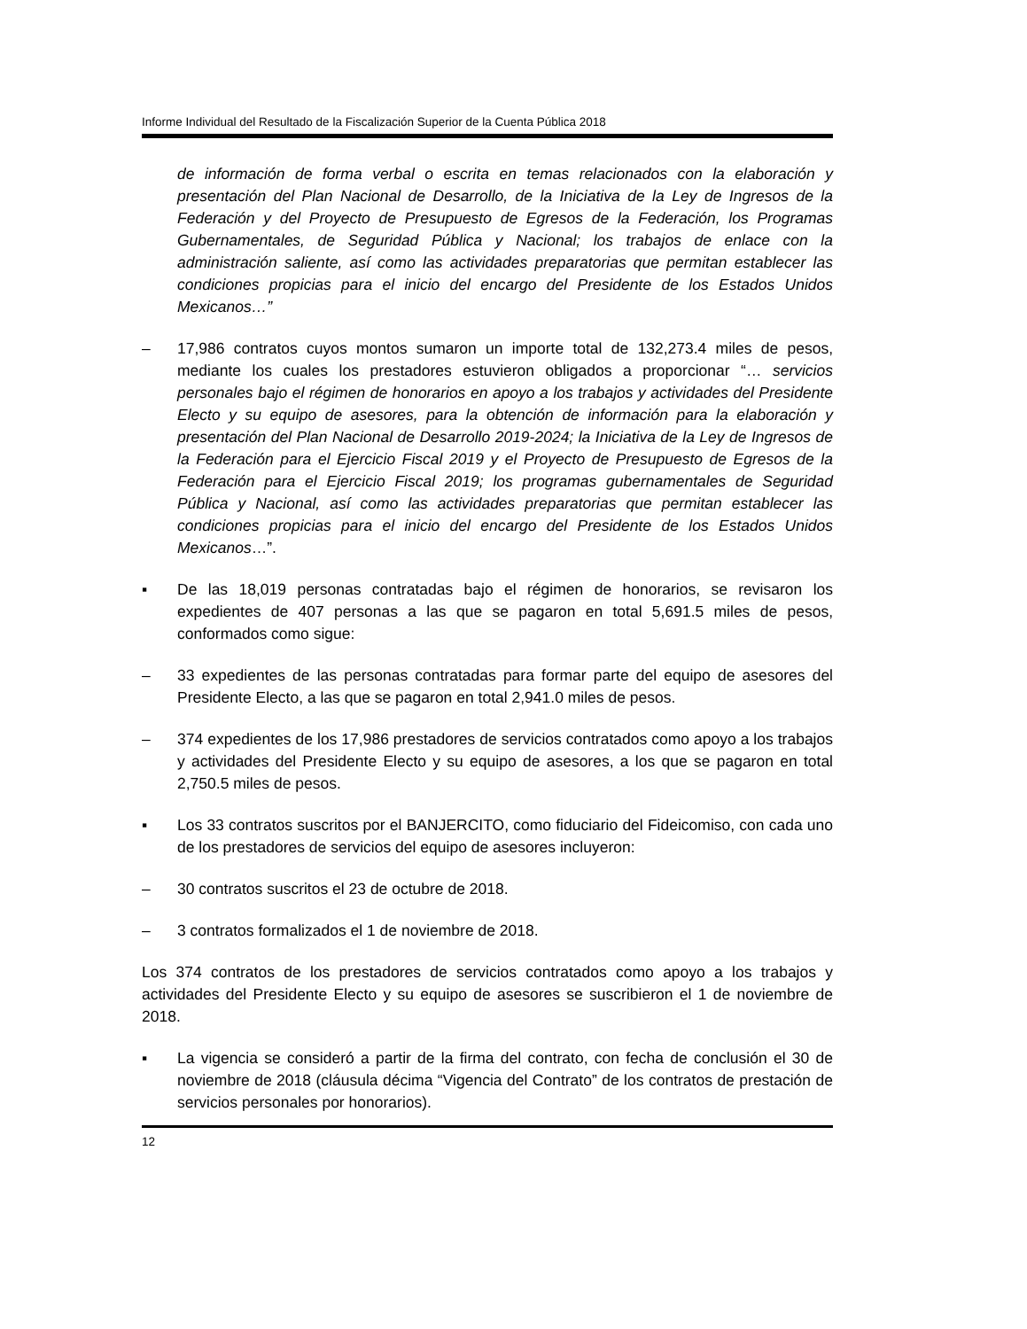Informe Individual del Resultado de la Fiscalización Superior de la Cuenta Pública 2018
de información de forma verbal o escrita en temas relacionados con la elaboración y presentación del Plan Nacional de Desarrollo, de la Iniciativa de la Ley de Ingresos de la Federación y del Proyecto de Presupuesto de Egresos de la Federación, los Programas Gubernamentales, de Seguridad Pública y Nacional; los trabajos de enlace con la administración saliente, así como las actividades preparatorias que permitan establecer las condiciones propicias para el inicio del encargo del Presidente de los Estados Unidos Mexicanos…”
– 17,986 contratos cuyos montos sumaron un importe total de 132,273.4 miles de pesos, mediante los cuales los prestadores estuvieron obligados a proporcionar “… servicios personales bajo el régimen de honorarios en apoyo a los trabajos y actividades del Presidente Electo y su equipo de asesores, para la obtención de información para la elaboración y presentación del Plan Nacional de Desarrollo 2019-2024; la Iniciativa de la Ley de Ingresos de la Federación para el Ejercicio Fiscal 2019 y el Proyecto de Presupuesto de Egresos de la Federación para el Ejercicio Fiscal 2019; los programas gubernamentales de Seguridad Pública y Nacional, así como las actividades preparatorias que permitan establecer las condiciones propicias para el inicio del encargo del Presidente de los Estados Unidos Mexicanos…”.
▪ De las 18,019 personas contratadas bajo el régimen de honorarios, se revisaron los expedientes de 407 personas a las que se pagaron en total 5,691.5 miles de pesos, conformados como sigue:
– 33 expedientes de las personas contratadas para formar parte del equipo de asesores del Presidente Electo, a las que se pagaron en total 2,941.0 miles de pesos.
– 374 expedientes de los 17,986 prestadores de servicios contratados como apoyo a los trabajos y actividades del Presidente Electo y su equipo de asesores, a los que se pagaron en total 2,750.5 miles de pesos.
▪ Los 33 contratos suscritos por el BANJERCITO, como fiduciario del Fideicomiso, con cada uno de los prestadores de servicios del equipo de asesores incluyeron:
– 30 contratos suscritos el 23 de octubre de 2018.
– 3 contratos formalizados el 1 de noviembre de 2018.
Los 374 contratos de los prestadores de servicios contratados como apoyo a los trabajos y actividades del Presidente Electo y su equipo de asesores se suscribieron el 1 de noviembre de 2018.
▪ La vigencia se consideró a partir de la firma del contrato, con fecha de conclusión el 30 de noviembre de 2018 (cláusula décima “Vigencia del Contrato” de los contratos de prestación de servicios personales por honorarios).
12